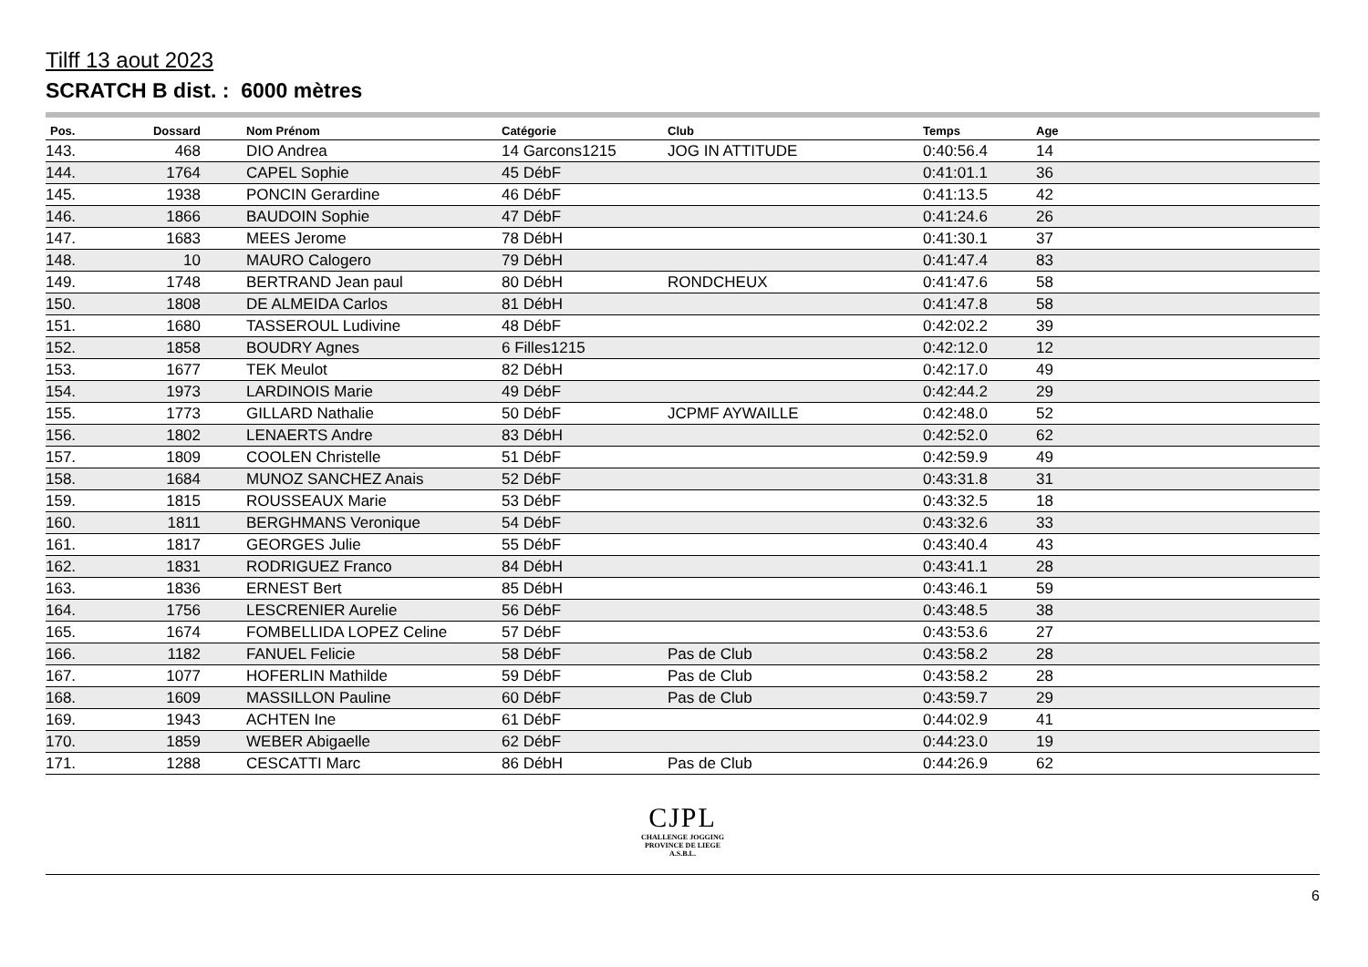Tilff 13 aout 2023
SCRATCH B dist. : 6000 mètres
| Pos. | Dossard | Nom Prénom | Catégorie | Club | Temps | Age |
| --- | --- | --- | --- | --- | --- | --- |
| 143. | 468 | DIO Andrea | 14 Garcons1215 | JOG IN ATTITUDE | 0:40:56.4 | 14 |
| 144. | 1764 | CAPEL Sophie | 45 DébF | | 0:41:01.1 | 36 |
| 145. | 1938 | PONCIN Gerardine | 46 DébF | | 0:41:13.5 | 42 |
| 146. | 1866 | BAUDOIN Sophie | 47 DébF | | 0:41:24.6 | 26 |
| 147. | 1683 | MEES Jerome | 78 DébH | | 0:41:30.1 | 37 |
| 148. | 10 | MAURO Calogero | 79 DébH | | 0:41:47.4 | 83 |
| 149. | 1748 | BERTRAND Jean paul | 80 DébH | RONDCHEUX | 0:41:47.6 | 58 |
| 150. | 1808 | DE ALMEIDA Carlos | 81 DébH | | 0:41:47.8 | 58 |
| 151. | 1680 | TASSEROUL Ludivine | 48 DébF | | 0:42:02.2 | 39 |
| 152. | 1858 | BOUDRY Agnes | 6 Filles1215 | | 0:42:12.0 | 12 |
| 153. | 1677 | TEK Meulot | 82 DébH | | 0:42:17.0 | 49 |
| 154. | 1973 | LARDINOIS Marie | 49 DébF | | 0:42:44.2 | 29 |
| 155. | 1773 | GILLARD Nathalie | 50 DébF | JCPMF AYWAILLE | 0:42:48.0 | 52 |
| 156. | 1802 | LENAERTS Andre | 83 DébH | | 0:42:52.0 | 62 |
| 157. | 1809 | COOLEN Christelle | 51 DébF | | 0:42:59.9 | 49 |
| 158. | 1684 | MUNOZ SANCHEZ Anais | 52 DébF | | 0:43:31.8 | 31 |
| 159. | 1815 | ROUSSEAUX Marie | 53 DébF | | 0:43:32.5 | 18 |
| 160. | 1811 | BERGHMANS Veronique | 54 DébF | | 0:43:32.6 | 33 |
| 161. | 1817 | GEORGES Julie | 55 DébF | | 0:43:40.4 | 43 |
| 162. | 1831 | RODRIGUEZ Franco | 84 DébH | | 0:43:41.1 | 28 |
| 163. | 1836 | ERNEST Bert | 85 DébH | | 0:43:46.1 | 59 |
| 164. | 1756 | LESCRENIER Aurelie | 56 DébF | | 0:43:48.5 | 38 |
| 165. | 1674 | FOMBELLIDA LOPEZ Celine | 57 DébF | | 0:43:53.6 | 27 |
| 166. | 1182 | FANUEL Felicie | 58 DébF | Pas de Club | 0:43:58.2 | 28 |
| 167. | 1077 | HOFERLIN Mathilde | 59 DébF | Pas de Club | 0:43:58.2 | 28 |
| 168. | 1609 | MASSILLON Pauline | 60 DébF | Pas de Club | 0:43:59.7 | 29 |
| 169. | 1943 | ACHTEN Ine | 61 DébF | | 0:44:02.9 | 41 |
| 170. | 1859 | WEBER Abigaelle | 62 DébF | | 0:44:23.0 | 19 |
| 171. | 1288 | CESCATTI Marc | 86 DébH | Pas de Club | 0:44:26.9 | 62 |
CJPL
CHALLENGE JOGGING
PROVINCE DE LIEGE
A.S.B.L.
6